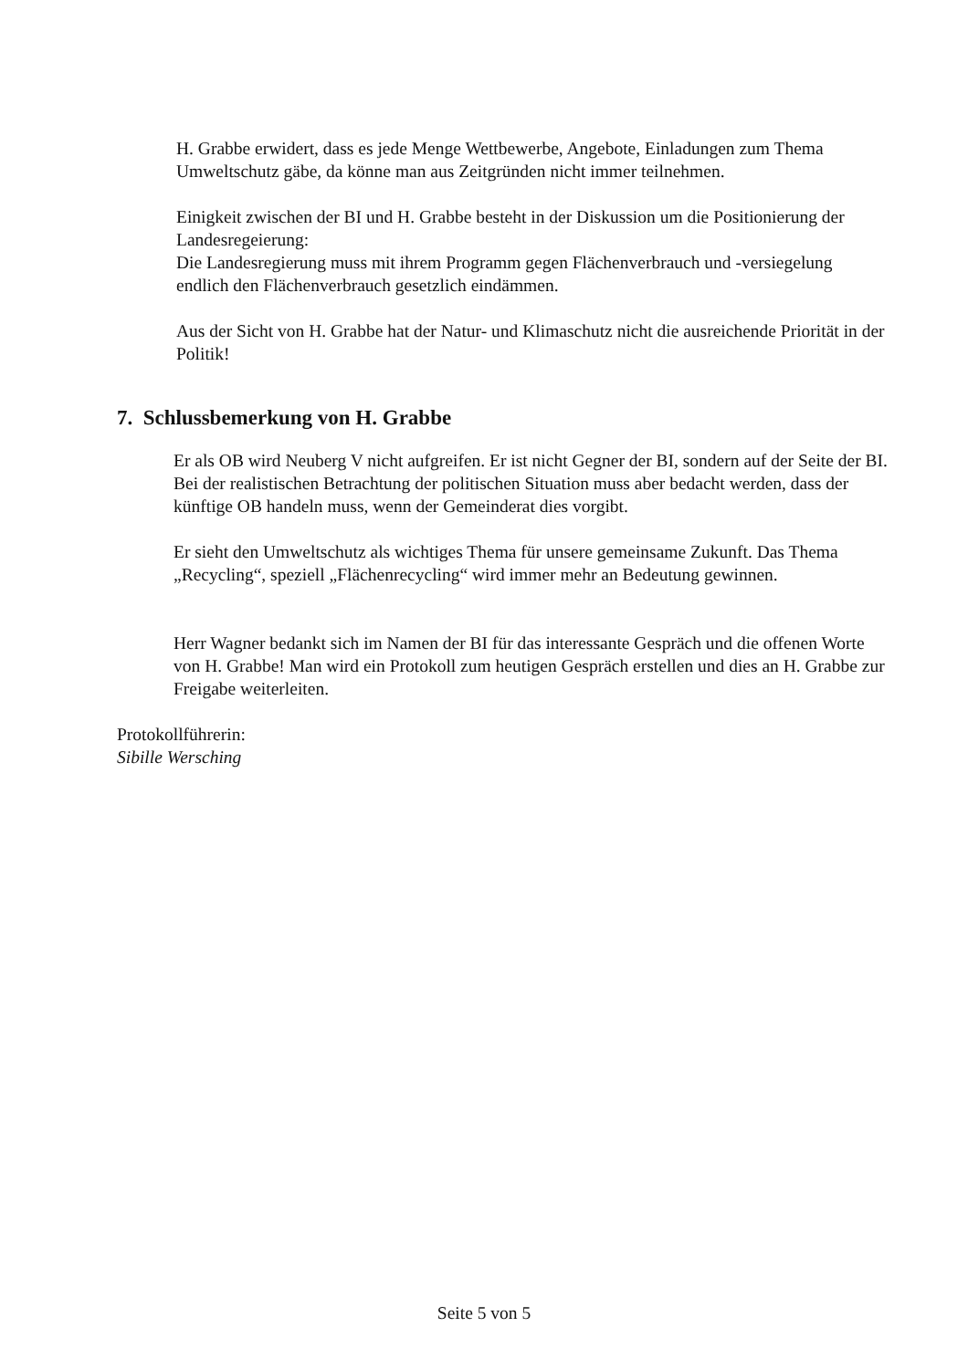H. Grabbe erwidert, dass es jede Menge Wettbewerbe, Angebote, Einladungen zum Thema Umweltschutz gäbe, da könne man aus Zeitgründen nicht immer teilnehmen.
Einigkeit zwischen der BI und H. Grabbe besteht in der Diskussion um die Positionierung der Landesregeierung:
Die Landesregierung muss mit ihrem Programm gegen Flächenverbrauch und -versiegelung endlich den Flächenverbrauch gesetzlich eindämmen.
Aus der Sicht von H. Grabbe hat der Natur- und Klimaschutz nicht die ausreichende Priorität in der Politik!
7. Schlussbemerkung von H. Grabbe
Er als OB wird Neuberg V nicht aufgreifen. Er ist nicht Gegner der BI, sondern auf der Seite der BI. Bei der realistischen Betrachtung der politischen Situation muss aber bedacht werden, dass der künftige OB handeln muss, wenn der Gemeinderat dies vorgibt.
Er sieht den Umweltschutz als wichtiges Thema für unsere gemeinsame Zukunft. Das Thema „Recycling“, speziell „Flächenrecycling“ wird immer mehr an Bedeutung gewinnen.
Herr Wagner bedankt sich im Namen der BI für das interessante Gespräch und die offenen Worte von H. Grabbe! Man wird ein Protokoll zum heutigen Gespräch erstellen und dies an H. Grabbe zur Freigabe weiterleiten.
Protokollführerin:
Sibille Wersching
Seite 5 von 5